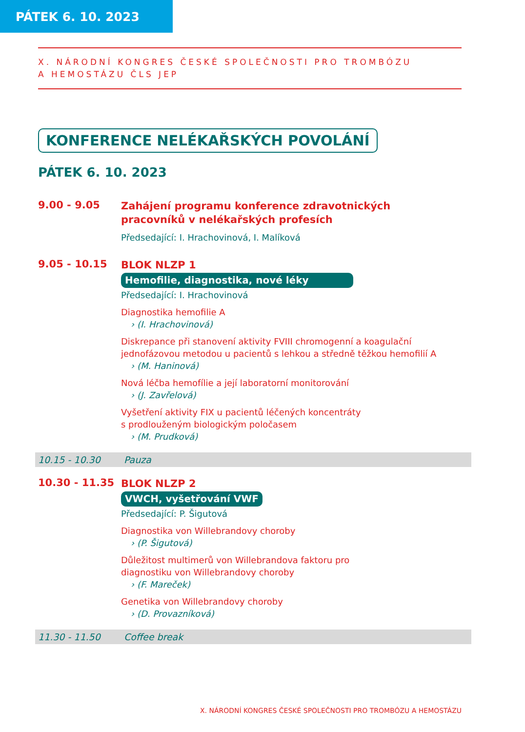PÁTEK 6. 10. 2023
X. NÁRODNÍ KONGRES ČESKÉ SPOLEČNOSTI PRO TROMBÓZU
A HEMOSTÁZU ČLS JEP
KONFERENCE NELÉKAŘSKÝCH POVOLÁNÍ
PÁTEK 6. 10. 2023
9.00 - 9.05
Zahájení programu konference zdravotnických pracovníků v nelékařských profesích
Předsedající: I. Hrachovinová, I. Malíková
9.05 - 10.15
BLOK NLZP 1
Hemofilie, diagnostika, nové léky
Předsedající: I. Hrachovinová
Diagnostika hemofilie A
› (I. Hrachovinová)
Diskrepance při stanovení aktivity FVIII chromogenní a koagulační jednofázovou metodou u pacientů s lehkou a středně těžkou hemofilií A
› (M. Haninová)
Nová léčba hemofílie a její laboratorní monitorování
› (J. Zavřelová)
Vyšetření aktivity FIX u pacientů léčených koncentráty
s prodlouženým biologickým poločasem
› (M. Prudková)
10.15 - 10.30 Pauza
10.30 - 11.35
BLOK NLZP 2
VWCH, vyšetřování VWF
Předsedající: P. Šigutová
Diagnostika von Willebrandovy choroby
› (P. Šigutová)
Důležitost multimerů von Willebrandova faktoru pro
diagnostiku von Willebrandovy choroby
› (F. Mareček)
Genetika von Willebrandovy choroby
› (D. Provazníková)
11.30 - 11.50 Coffee break
X. NÁRODNÍ KONGRES ČESKÉ SPOLEČNOSTI PRO TROMBÓZU A HEMOSTÁZU